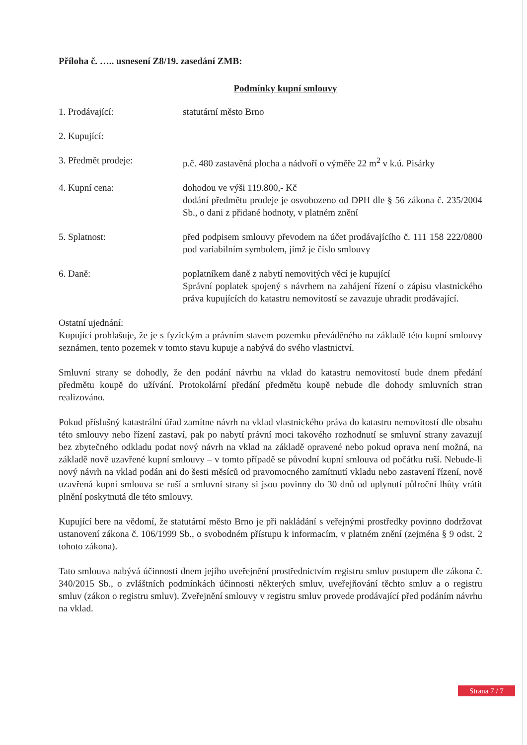Příloha č. ….. usnesení Z8/19. zasedání ZMB:
Podmínky kupní smlouvy
1. Prodávající: statutární město Brno
2. Kupující:
3. Předmět prodeje: p.č. 480 zastavěná plocha a nádvoří o výměře 22 m<sup>2</sup> v k.ú. Pisárky
4. Kupní cena: dohodou ve výši 119.800,- Kč
dodání předmětu prodeje je osvobozeno od DPH dle § 56 zákona č. 235/2004 Sb., o dani z přidané hodnoty, v platném znění
5. Splatnost: před podpisem smlouvy převodem na účet prodávajícího č. 111 158 222/0800 pod variabilním symbolem, jímž je číslo smlouvy
6. Daně: poplatníkem daně z nabytí nemovitých věcí je kupující
Správní poplatek spojený s návrhem na zahájení řízení o zápisu vlastnického práva kupujících do katastru nemovitostí se zavazuje uhradit prodávající.
Ostatní ujednání:
Kupující prohlašuje, že je s fyzickým a právním stavem pozemku převáděného na základě této kupní smlouvy seznámen, tento pozemek v tomto stavu kupuje a nabývá do svého vlastnictví.
Smluvní strany se dohodly, že den podání návrhu na vklad do katastru nemovitostí bude dnem předání předmětu koupě do užívání. Protokolární předání předmětu koupě nebude dle dohody smluvních stran realizováno.
Pokud příslušný katastrální úřad zamítne návrh na vklad vlastnického práva do katastru nemovitostí dle obsahu této smlouvy nebo řízení zastaví, pak po nabytí právní moci takového rozhodnutí se smluvní strany zavazují bez zbytečného odkladu podat nový návrh na vklad na základě opravené nebo pokud oprava není možná, na základě nově uzavřené kupní smlouvy – v tomto případě se původní kupní smlouva od počátku ruší. Nebude-li nový návrh na vklad podán ani do šesti měsíců od pravomocného zamítnutí vkladu nebo zastavení řízení, nově uzavřená kupní smlouva se ruší a smluvní strany si jsou povinny do 30 dnů od uplynutí půlroční lhůty vrátit plnění poskytnutá dle této smlouvy.
Kupující bere na vědomí, že statutární město Brno je při nakládání s veřejnými prostředky povinno dodržovat ustanovení zákona č. 106/1999 Sb., o svobodném přístupu k informacím, v platném znění (zejména § 9 odst. 2 tohoto zákona).
Tato smlouva nabývá účinnosti dnem jejího uveřejnění prostřednictvím registru smluv postupem dle zákona č. 340/2015 Sb., o zvláštních podmínkách účinnosti některých smluv, uveřejňování těchto smluv a o registru smluv (zákon o registru smluv). Zveřejnění smlouvy v registru smluv provede prodávající před podáním návrhu na vklad.
Strana 7 / 7